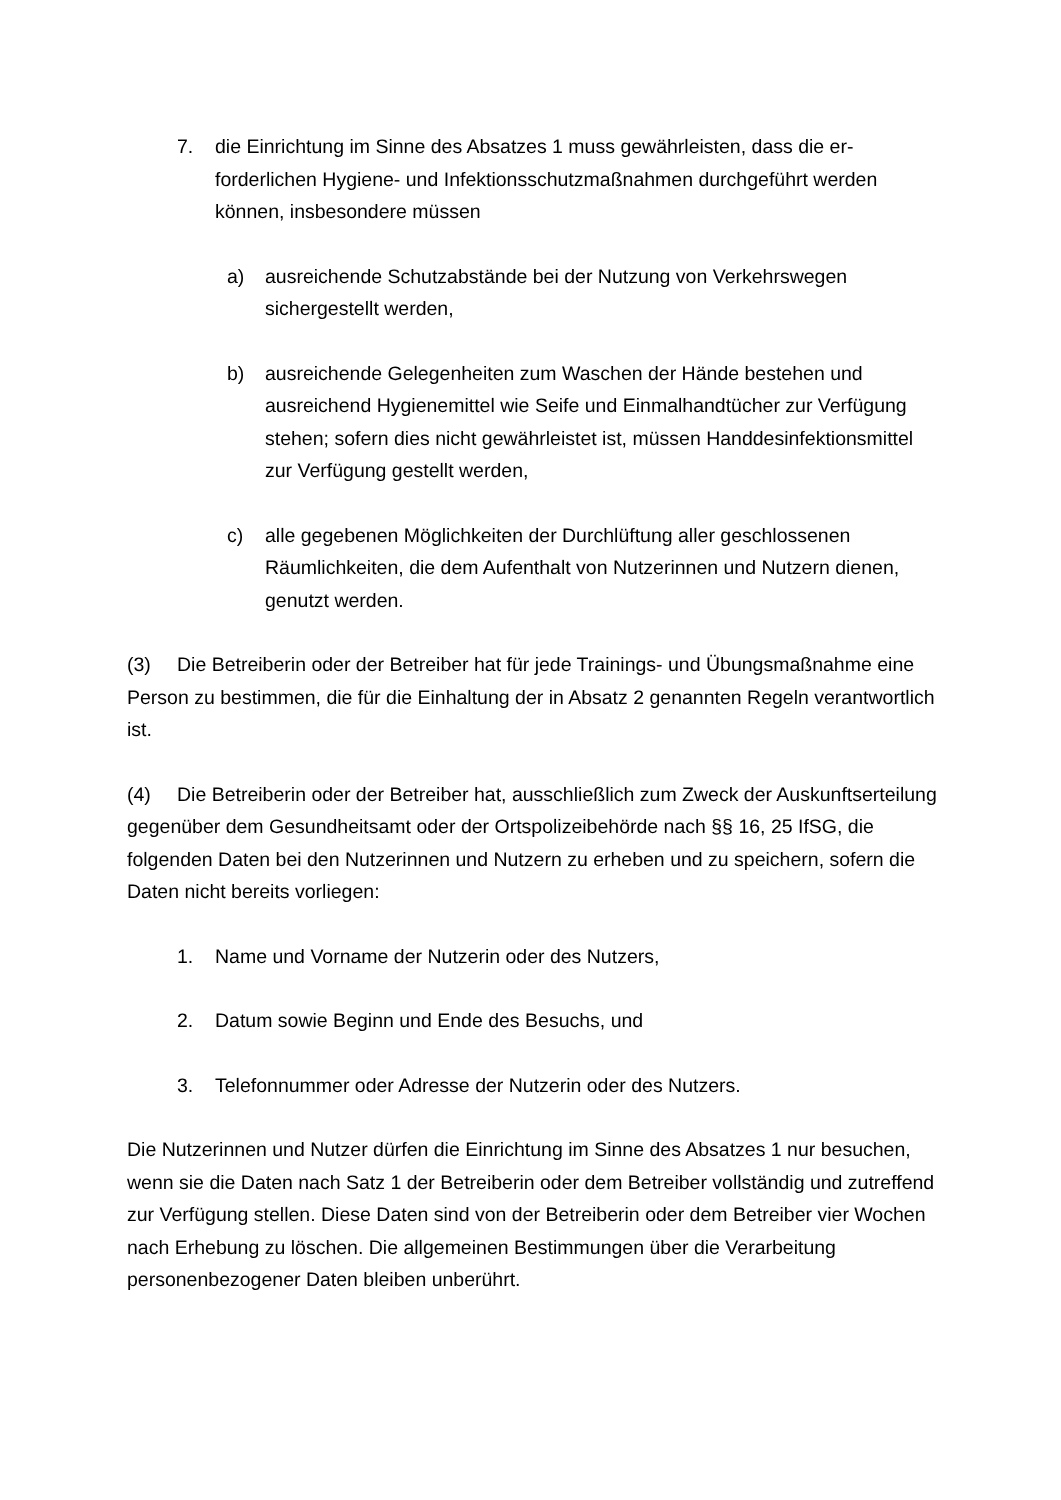7. die Einrichtung im Sinne des Absatzes 1 muss gewährleisten, dass die er­forderlichen Hygiene- und Infektionsschutzmaßnahmen durchgeführt wer­den können, insbesondere müssen
a) ausreichende Schutzabstände bei der Nutzung von Verkehrswegen sichergestellt werden,
b) ausreichende Gelegenheiten zum Waschen der Hände bestehen und ausreichend Hygienemittel wie Seife und Einmalhandtücher zur Verfü­gung stehen; sofern dies nicht gewährleistet ist, müssen Handdesin­fektionsmittel zur Verfügung gestellt werden,
c) alle gegebenen Möglichkeiten der Durchlüftung aller geschlossenen Räumlichkeiten, die dem Aufenthalt von Nutzerinnen und Nutzern die­nen, genutzt werden.
(3) Die Betreiberin oder der Betreiber hat für jede Trainings- und Übungsmaßnah­me eine Person zu bestimmen, die für die Einhaltung der in Absatz 2 genannten Re­geln verantwortlich ist.
(4) Die Betreiberin oder der Betreiber hat, ausschließlich zum Zweck der Aus­kunftserteilung gegenüber dem Gesundheitsamt oder der Ortspolizeibehörde nach §§ 16, 25 IfSG, die folgenden Daten bei den Nutzerinnen und Nutzern zu erheben und zu speichern, sofern die Daten nicht bereits vorliegen:
1. Name und Vorname der Nutzerin oder des Nutzers,
2. Datum sowie Beginn und Ende des Besuchs, und
3. Telefonnummer oder Adresse der Nutzerin oder des Nutzers.
Die Nutzerinnen und Nutzer dürfen die Einrichtung im Sinne des Absatzes 1 nur be­suchen, wenn sie die Daten nach Satz 1 der Betreiberin oder dem Betreiber vollstän­dig und zutreffend zur Verfügung stellen. Diese Daten sind von der Betreiberin oder dem Betreiber vier Wochen nach Erhebung zu löschen. Die allgemeinen Bestim­mungen über die Verarbeitung personenbezogener Daten bleiben unberührt.